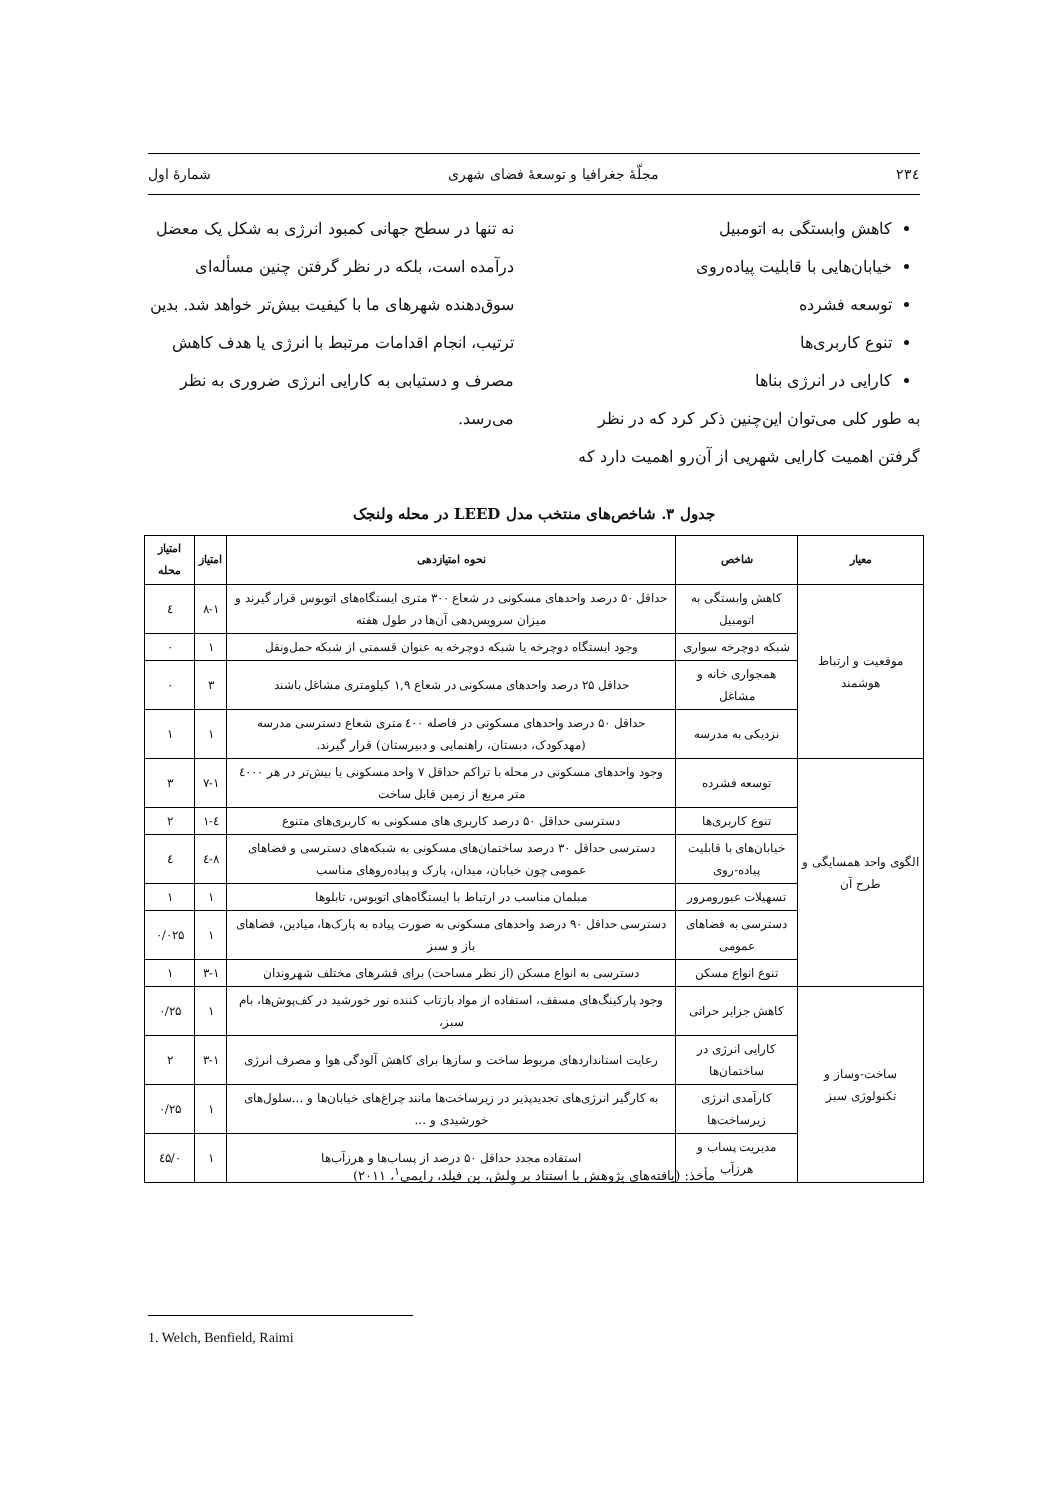۲۳٤ مجلّهٔ جغرافیا و توسعهٔ فضای شهری شمارهٔ اول
کاهش وابستگی به اتومبیل
خیابان‌هایی با قابلیت پیاده‌روی
توسعه فشرده
تنوع کاربری‌ها
کارایی در انرژی بناها
به طور کلی می‌توان این‌چنین ذکر کرد که در نظر گرفتن اهمیت کارایی شهریی از آن‌رو اهمیت دارد که
نه تنها در سطح جهانی کمبود انرژی به شکل یک معضل درآمده است، بلکه در نظر گرفتن چنین مسأله‌ای سوق‌دهنده شهرهای ما با کیفیت بیش‌تر خواهد شد. بدین ترتیب، انجام اقدامات مرتبط با انرژی یا هدف کاهش مصرف و دستیابی به کارایی انرژی ضروری به نظر می‌رسد.
جدول ۳. شاخص‌های منتخب مدل LEED در محله ولنجک
| معیار | شاخص | نحوه امتیازدهی | امتیاز | امتیاز محله |
| --- | --- | --- | --- | --- |
| موقعیت و ارتباط هوشمند | کاهش وابستگی به اتومبیل | حداقل ۵۰ درصد واحدهای مسکونی در شعاع ۳۰۰ متری ایستگاه‌های اتوبوس قرار گیرند و میزان سرویس‌دهی آن‌ها در طول هفته | ۸-۱ | ٤ |
| | شبکه دوچرخه سواری | وجود ایستگاه دوچرخه یا شبکه دوچرخه به عنوان قسمتی از شبکه حمل‌ونقل | ۱ | ۰ |
| | همجواری خانه و مشاغل | حداقل ۲۵ درصد واحدهای مسکونی در شعاع ۱,۹ کیلومتری مشاغل باشند | ۳ | ۰ |
| | نزدیکی به مدرسه | حداقل ۵۰ درصد واحدهای مسکونی در فاصله ٤۰۰ متری شعاع دسترسی مدرسه (مهدکودک، دبستان، راهنمایی و دبیرستان) قرار گیرند. | ۱ | ۱ |
| الگوی واحد همسایگی و طرح آن | توسعه فشرده | وجود واحدهای مسکونی در محله با تراکم حداقل ۷ واحد مسکونی یا بیش‌تر در هر ٤۰۰۰ متر مربع از زمین قابل ساخت | ۷-۱ | ۳ |
| | تنوع کاربری‌ها | دسترسی حداقل ۵۰ درصد کاربری های مسکونی به کاربری‌های متنوع | ٤-۱ | ۲ |
| | خیابان‌های با قابلیت پیاده-روی | دسترسی حداقل ۳۰ درصد ساختمان‌های مسکونی به شبکه‌های دسترسی و فضاهای عمومی چون خیابان، میدان، پارک و پیاده‌روهای مناسب | ۸-٤ | ٤ |
| | تسهیلات عبورومرور | مبلمان مناسب در ارتباط با ایستگاه‌های اتوبوس، تابلوها | ۱ | ۱ |
| | دسترسی به فضاهای عمومی | دسترسی حداقل ۹۰ درصد واحدهای مسکونی به صورت پیاده به پارک‌ها، میادین، فضاهای باز و سبز | ۱ | ۰/۰۲۵ |
| | تنوع انواع مسکن | دسترسی به انواع مسکن (از نظر مساحت) برای قشرهای مختلف شهروندان | ۳-۱ | ۱ |
| ساخت-وساز و تکنولوژی سبز | کاهش جزایر حراتی | وجود پارکینگ‌های مسقف، استفاده از مواد بازتاب کننده نور خورشید در کف‌پوش‌ها، بام سبز، | ۱ | ۰/۲۵ |
| | کارایی انرژی در ساختمان‌ها | رعایت استانداردهای مربوط ساخت و سازها برای کاهش آلودگی هوا و مصرف انرژی | ۳-۱ | ۲ |
| | کارآمدی انرژی زیرساخت‌ها | به کارگیر انرژی‌های تجدیدپذیر در زیرساخت‌ها مانند چراغ‌های خیابان‌ها و ...سلول‌های خورشیدی و ... | ۱ | ۰/۲۵ |
| | مدیریت پساب و هرزآب | استفاده مجدد حداقل ۵۰ درصد از پساب‌ها و هرزآب‌ها | ۱ | ۰/٤۵ |
مأخذ: (یافته‌های پژوهش با استناد بر وِلش، بِن فیلد، رایمی<sup>۱</sup>، ۲۰۱۱)
1. Welch, Benfield, Raimi